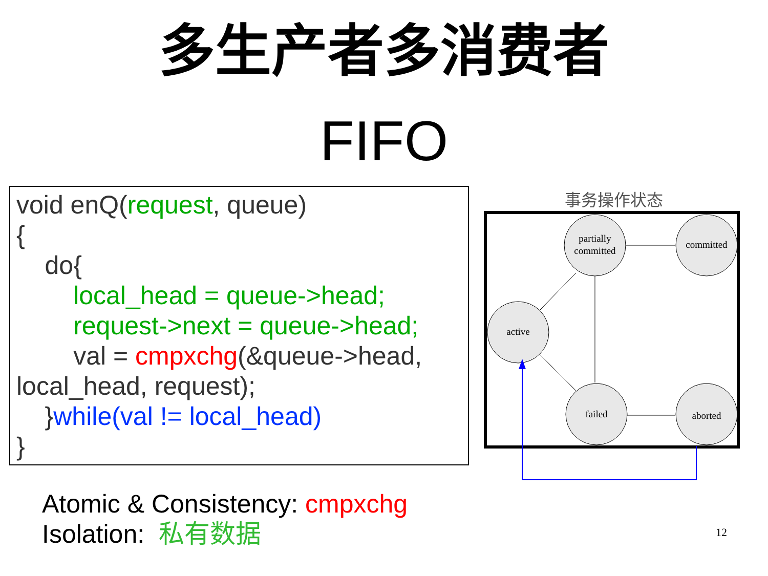多生产者多消费者
FIFO
void enQ(request, queue)
{
do{
local_head = queue->head;
request->next = queue->head;
val = cmpxchg(&queue->head,
local_head, request);
}while(val != local_head)
}
事务操作状态
partially
committed
committed
active
failed
aborted
Atomic & Consistency: cmpxchg
Isolation: 私有数据
12